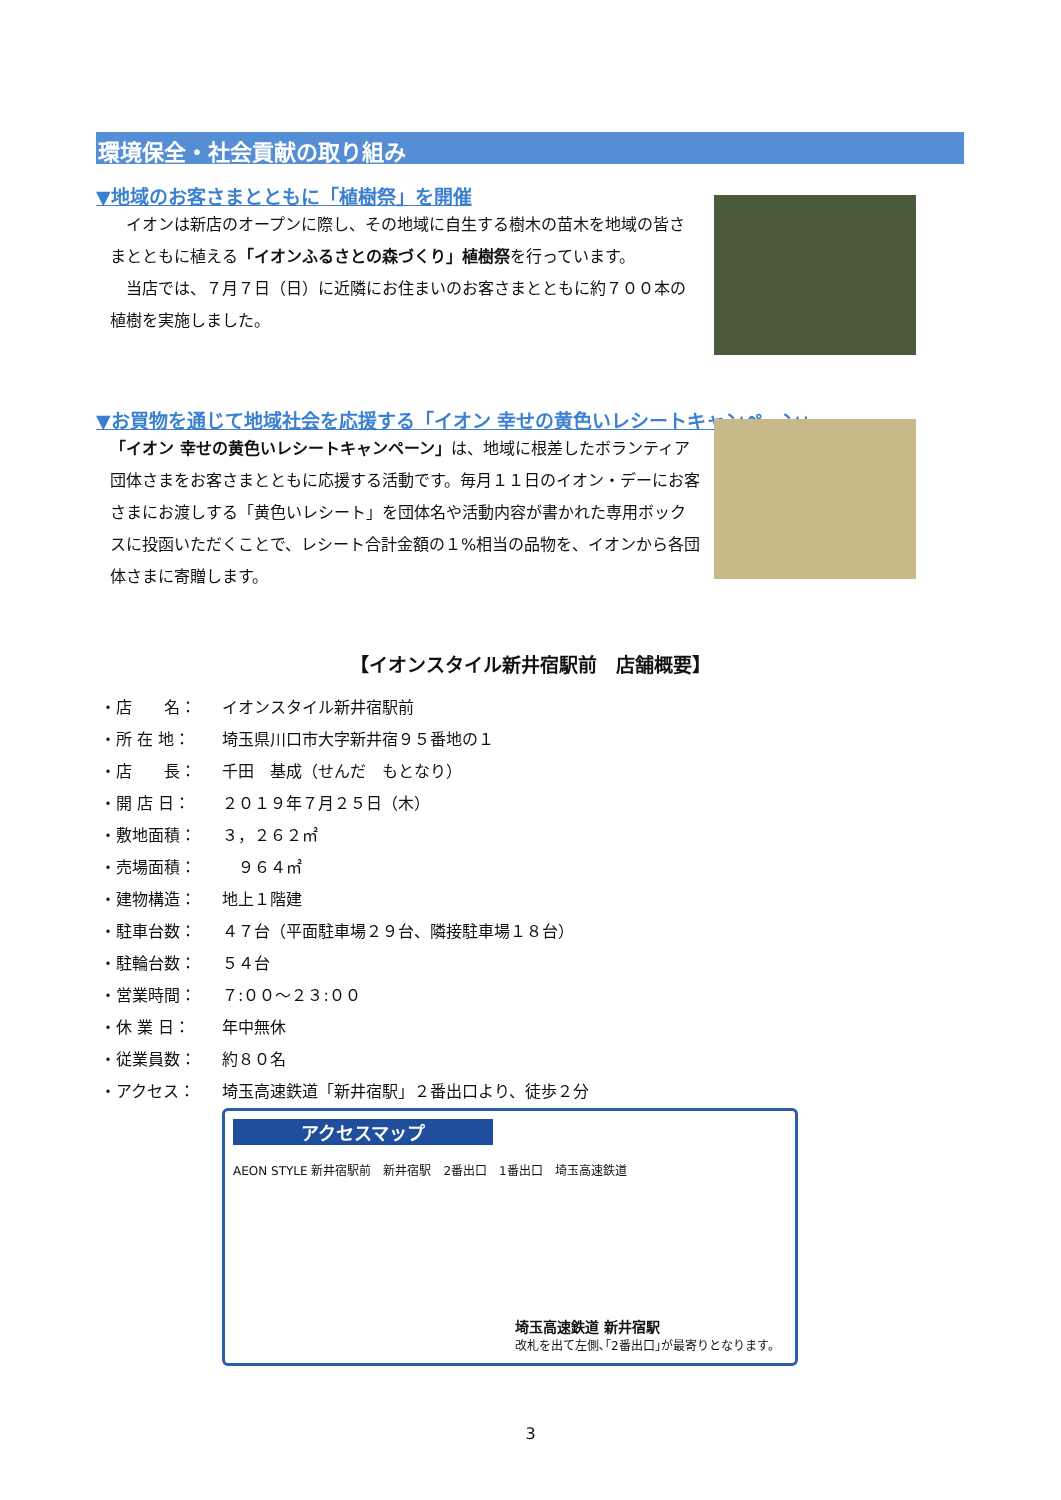環境保全・社会貢献の取り組み
▼地域のお客さまとともに「植樹祭」を開催
　イオンは新店のオープンに際し、その地域に自生する樹木の苗木を地域の皆さまとともに植える「イオンふるさとの森づくり」植樹祭を行っています。
　当店では、７月７日（日）に近隣にお住まいのお客さまとともに約７００本の植樹を実施しました。
▼お買物を通じて地域社会を応援する「イオン 幸せの黄色いレシートキャンペーン」
「イオン 幸せの黄色いレシートキャンペーン」は、地域に根差したボランティア団体さまをお客さまとともに応援する活動です。毎月１１日のイオン・デーにお客さまにお渡しする「黄色いレシート」を団体名や活動内容が書かれた専用ボックスに投函いただくことで、レシート合計金額の１%相当の品物を、イオンから各団体さまに寄贈します。
【イオンスタイル新井宿駅前　店舗概要】
・店　　名： イオンスタイル新井宿駅前
・所 在 地： 埼玉県川口市大字新井宿９５番地の１
・店　　長： 千田　基成（せんだ　もとなり）
・開 店 日： ２０１９年７月２５日（木）
・敷地面積： ３，２６２㎡
・売場面積：　９６４㎡
・建物構造： 地上１階建
・駐車台数： ４７台（平面駐車場２９台、隣接駐車場１８台）
・駐輪台数： ５４台
・営業時間： ７:００～２３:００
・休 業 日： 年中無休
・従業員数： 約８０名
・アクセス： 埼玉高速鉄道「新井宿駅」２番出口より、徒歩２分
アクセスマップ
AEON STYLE 新井宿駅前　新井宿駅　2番出口　1番出口　埼玉高速鉄道
埼玉高速鉄道 新井宿駅
改札を出て左側､｢2番出口｣が最寄りとなります。
3